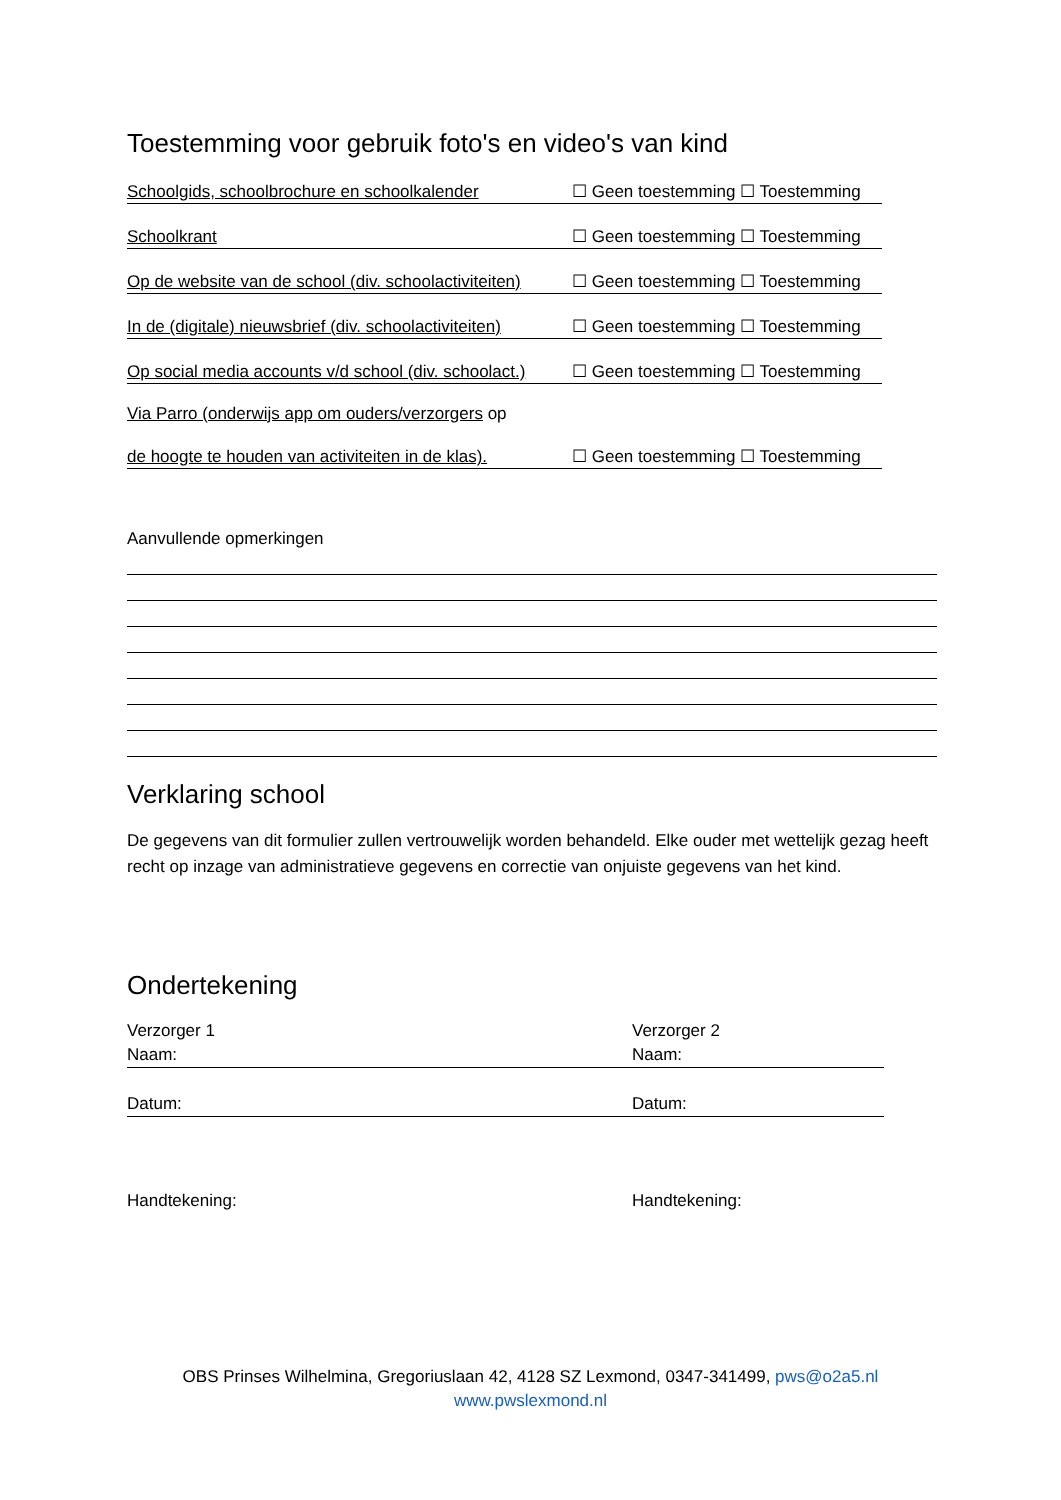Toestemming voor gebruik foto's en video's van kind
Schoolgids, schoolbrochure en schoolkalender ☐ Geen toestemming ☐ Toestemming
Schoolkrant ☐ Geen toestemming ☐ Toestemming
Op de website van de school (div. schoolactiviteiten) ☐ Geen toestemming ☐ Toestemming
In de (digitale) nieuwsbrief (div. schoolactiviteiten) ☐ Geen toestemming ☐ Toestemming
Op social media accounts v/d school (div. schoolact.) ☐ Geen toestemming ☐ Toestemming
Via Parro (onderwijs app om ouders/verzorgers op
de hoogte te houden van activiteiten in de klas). ☐ Geen toestemming ☐ Toestemming
Aanvullende opmerkingen
Verklaring school
De gegevens van dit formulier zullen vertrouwelijk worden behandeld. Elke ouder met wettelijk gezag heeft recht op inzage van administratieve gegevens en correctie van onjuiste gegevens van het kind.
Ondertekening
Verzorger 1
Naam:
Datum:
Handtekening:
Verzorger 2
Naam:
Datum:
Handtekening:
OBS Prinses Wilhelmina, Gregoriuslaan 42, 4128 SZ Lexmond, 0347-341499, pws@o2a5.nl
www.pwslexmond.nl